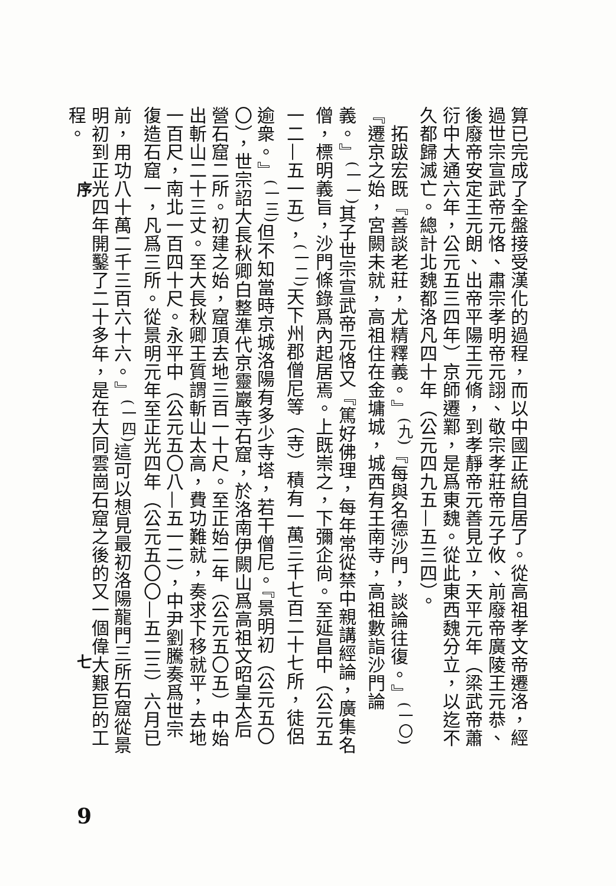算已完成了全盤接受漢化的過程，而以中國正統自居了。從高祖孝文帝遷洛，經過世宗宣武帝元恪、肅宗孝明帝元詡、敬宗孝莊帝元子攸、前廢帝廣陵王元恭、後廢帝安定王元朗、出帝平陽王元脩，到孝靜帝元善見立，天平元年（梁武帝蕭衍中大通六年，公元五三四年）京師遷鄴，是爲東魏。從此東西魏分立，以迄不久都歸滅亡。總計北魏都洛凡四十年（公元四九五—五三四）。
　拓跋宏既『善談老莊，尤精釋義。』<sup>(九)</sup>『每與名德沙門，談論往復。』<sup>(一〇)</sup>『遷京之始，宮闕未就，高祖住在金墉城，城西有王南寺，高祖數詣沙門論義。』<sup>(一一)</sup>其子世宗宣武帝元恪又『篤好佛理，每年常從禁中親講經論，廣集名僧，標明義旨，沙門條錄爲內起居焉。上既崇之，下彌企尙。至延昌中（公元五一二—五一五），<sup>(一二)</sup>天下州郡僧尼等（寺）積有一萬三千七百二十七所，徒侶逾衆。』<sup>(一三)</sup>但不知當時京城洛陽有多少寺塔，若干僧尼。『景明初（公元五〇〇），世宗詔大長秋卿白整準代京靈巖寺石窟，於洛南伊闕山爲高祖文昭皇太后營石窟二所。初建之始，窟頂去地三百一十尺。至正始二年（公元五〇五）中始出斬山二十三丈。至大長秋卿王質謂斬山太高，費功難就，奏求下移就平，去地一百尺，南北一百四十尺。永平中（公元五〇八—五一二），中尹劉騰奏爲世宗復造石窟一，凡爲三所。從景明元年至正光四年（公元五〇〇—五二三）六月已前，用功八十萬二千三百六十六。』<sup>(一四)</sup>這可以想見最初洛陽龍門三所石窟從景明初到正光四年開鑿了二十多年，是在大同雲崗石窟之後的又一個偉大艱巨的工程。
序
七
9